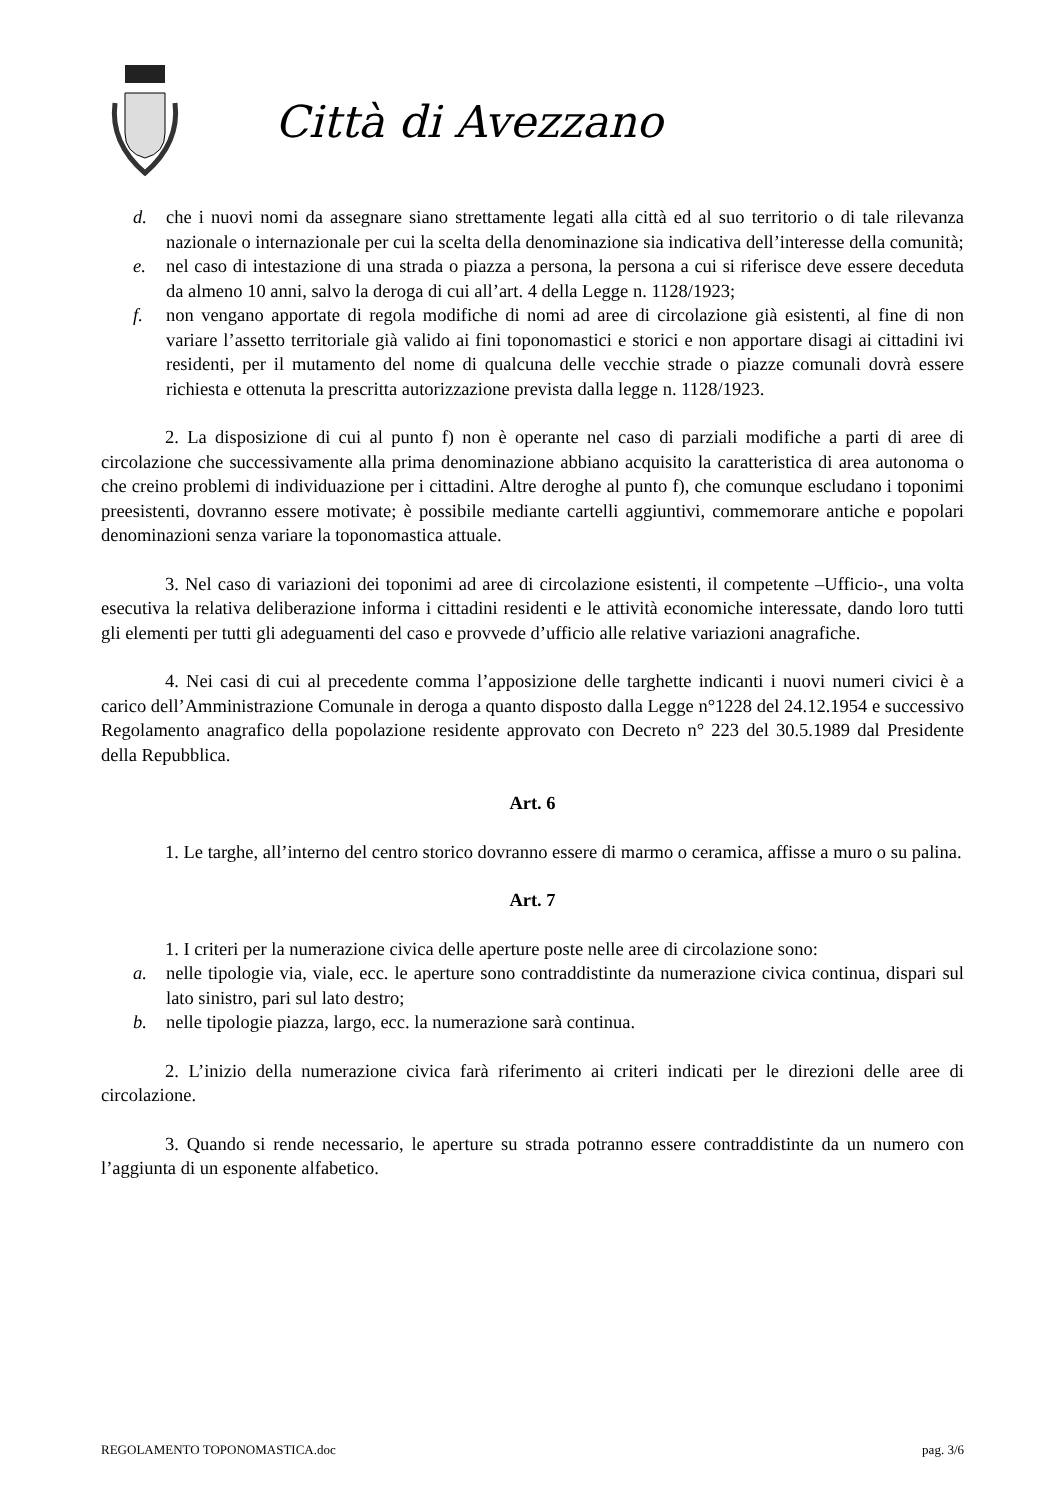Città di Avezzano
d. che i nuovi nomi da assegnare siano strettamente legati alla città ed al suo territorio o di tale rilevanza nazionale o internazionale per cui la scelta della denominazione sia indicativa dell’interesse della comunità;
e. nel caso di intestazione di una strada o piazza a persona, la persona a cui si riferisce deve essere deceduta da almeno 10 anni, salvo la deroga di cui all’art. 4 della Legge n. 1128/1923;
f. non vengano apportate di regola modifiche di nomi ad aree di circolazione già esistenti, al fine di non variare l’assetto territoriale già valido ai fini toponomastici e storici e non apportare disagi ai cittadini ivi residenti, per il mutamento del nome di qualcuna delle vecchie strade o piazze comunali dovrà essere richiesta e ottenuta la prescritta autorizzazione prevista dalla legge n. 1128/1923.
2. La disposizione di cui al punto f) non è operante nel caso di parziali modifiche a parti di aree di circolazione che successivamente alla prima denominazione abbiano acquisito la caratteristica di area autonoma o che creino problemi di individuazione per i cittadini. Altre deroghe al punto f), che comunque escludano i toponimi preesistenti, dovranno essere motivate; è possibile mediante cartelli aggiuntivi, commemorare antiche e popolari denominazioni senza variare la toponomastica attuale.
3. Nel caso di variazioni dei toponimi ad aree di circolazione esistenti, il competente –Ufficio-, una volta esecutiva la relativa deliberazione informa i cittadini residenti e le attività economiche interessate, dando loro tutti gli elementi per tutti gli adeguamenti del caso e provvede d’ufficio alle relative variazioni anagrafiche.
4. Nei casi di cui al precedente comma l’apposizione delle targhette indicanti i nuovi numeri civici è a carico dell’Amministrazione Comunale in deroga a quanto disposto dalla Legge n°1228 del 24.12.1954 e successivo Regolamento anagrafico della popolazione residente approvato con Decreto n° 223 del 30.5.1989 dal Presidente della Repubblica.
Art. 6
1. Le targhe, all’interno del centro storico dovranno essere di marmo o ceramica, affisse a muro o su palina.
Art. 7
1. I criteri per la numerazione civica delle aperture poste nelle aree di circolazione sono:
a. nelle tipologie via, viale, ecc. le aperture sono contraddistinte da numerazione civica continua, dispari sul lato sinistro, pari sul lato destro;
b. nelle tipologie piazza, largo, ecc. la numerazione sarà continua.
2. L’inizio della numerazione civica farà riferimento ai criteri indicati per le direzioni delle aree di circolazione.
3. Quando si rende necessario, le aperture su strada potranno essere contraddistinte da un numero con l’aggiunta di un esponente alfabetico.
REGOLAMENTO TOPONOMASTICA.doc pag. 3/6